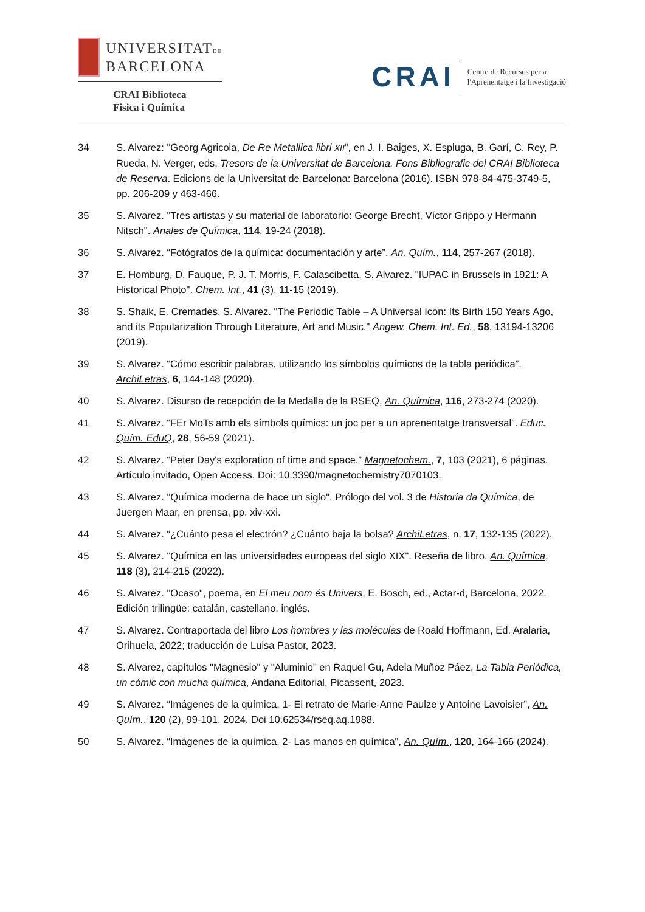UNIVERSITATDE
BARCELONA
CRAI Biblioteca
Fisica i Química
CRAI
Centre de Recursos per a
l'Aprenentatge i la Investigació
34 S. Alvarez: "Georg Agricola, De Re Metallica libri XII", en J. I. Baiges, X. Espluga, B. Garí, C. Rey, P. Rueda, N. Verger, eds. Tresors de la Universitat de Barcelona. Fons Bibliografic del CRAI Biblioteca de Reserva. Edicions de la Universitat de Barcelona: Barcelona (2016). ISBN 978-84-475-3749-5, pp. 206-209 y 463-466.
35 S. Alvarez. "Tres artistas y su material de laboratorio: George Brecht, Víctor Grippo y Hermann Nitsch". Anales de Química, 114, 19-24 (2018).
36 S. Alvarez. “Fotógrafos de la química: documentación y arte”. An. Quím., 114, 257-267 (2018).
37 E. Homburg, D. Fauque, P. J. T. Morris, F. Calascibetta, S. Alvarez. "IUPAC in Brussels in 1921: A Historical Photo". Chem. Int., 41 (3), 11-15 (2019).
38 S. Shaik, E. Cremades, S. Alvarez. "The Periodic Table – A Universal Icon: Its Birth 150 Years Ago, and its Popularization Through Literature, Art and Music." Angew. Chem. Int. Ed., 58, 13194-13206 (2019).
39 S. Alvarez. “Cómo escribir palabras, utilizando los símbolos químicos de la tabla periódica”. ArchiLetras, 6, 144-148 (2020).
40 S. Alvarez. Disurso de recepción de la Medalla de la RSEQ, An. Química, 116, 273-274 (2020).
41 S. Alvarez. “FEr MoTs amb els símbols químics: un joc per a un aprenentatge transversal”. Educ. Quím. EduQ, 28, 56-59 (2021).
42 S. Alvarez. “Peter Day's exploration of time and space.” Magnetochem., 7, 103 (2021), 6 páginas. Artículo invitado, Open Access. Doi: 10.3390/magnetochemistry7070103.
43 S. Alvarez. "Química moderna de hace un siglo". Prólogo del vol. 3 de Historia da Química, de Juergen Maar, en prensa, pp. xiv-xxi.
44 S. Alvarez. “¿Cuánto pesa el electrón? ¿Cuánto baja la bolsa? ArchiLetras, n. 17, 132-135 (2022).
45 S. Alvarez. "Química en las universidades europeas del siglo XIX". Reseña de libro. An. Química, 118 (3), 214-215 (2022).
46 S. Alvarez. "Ocaso", poema, en El meu nom és Univers, E. Bosch, ed., Actar-d, Barcelona, 2022. Edición trilingüe: catalán, castellano, inglés.
47 S. Alvarez. Contraportada del libro Los hombres y las moléculas de Roald Hoffmann, Ed. Aralaria, Orihuela, 2022; traducción de Luisa Pastor, 2023.
48 S. Alvarez, capítulos "Magnesio" y "Aluminio" en Raquel Gu, Adela Muñoz Páez, La Tabla Periódica, un cómic con mucha química, Andana Editorial, Picassent, 2023.
49 S. Alvarez. “Imágenes de la química. 1- El retrato de Marie-Anne Paulze y Antoine Lavoisier”, An. Quím., 120 (2), 99-101, 2024. Doi 10.62534/rseq.aq.1988.
50 S. Alvarez. “Imágenes de la química. 2- Las manos en química", An. Quím., 120, 164-166 (2024).